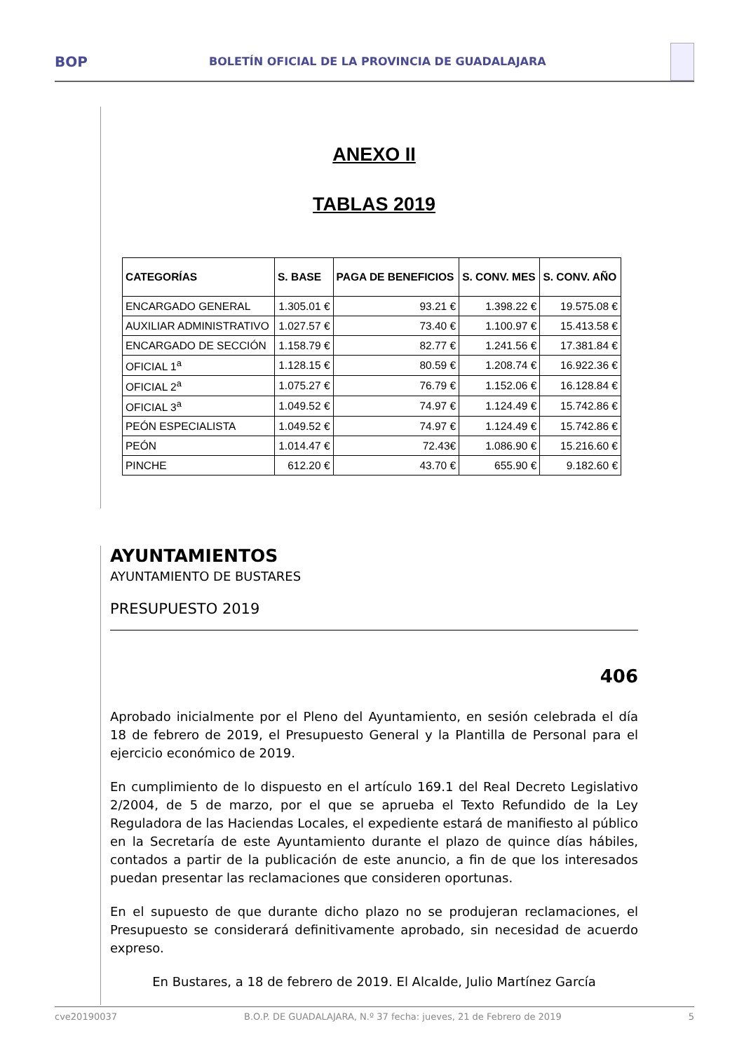BOP BOLETÍN OFICIAL DE LA PROVINCIA DE GUADALAJARA
ANEXO II
TABLAS 2019
| CATEGORÍAS | S. BASE | PAGA DE BENEFICIOS | S. CONV. MES | S. CONV. AÑO |
| --- | --- | --- | --- | --- |
| ENCARGADO GENERAL | 1.305.01 € | 93.21 € | 1.398.22 € | 19.575.08 € |
| AUXILIAR ADMINISTRATIVO | 1.027.57 € | 73.40 € | 1.100.97 € | 15.413.58 € |
| ENCARGADO DE SECCIÓN | 1.158.79 € | 82.77 € | 1.241.56 € | 17.381.84 € |
| OFICIAL 1<sup>a</sup> | 1.128.15 € | 80.59 € | 1.208.74 € | 16.922.36 € |
| OFICIAL 2<sup>a</sup> | 1.075.27 € | 76.79 € | 1.152.06 € | 16.128.84 € |
| OFICIAL 3<sup>a</sup> | 1.049.52 € | 74.97 € | 1.124.49 € | 15.742.86 € |
| PEÓN ESPECIALISTA | 1.049.52 € | 74.97 € | 1.124.49 € | 15.742.86 € |
| PEÓN | 1.014.47 € | 72.43€ | 1.086.90 € | 15.216.60 € |
| PINCHE | 612.20 € | 43.70 € | 655.90 € | 9.182.60 € |
AYUNTAMIENTOS
AYUNTAMIENTO DE BUSTARES
PRESUPUESTO 2019
406
Aprobado inicialmente por el Pleno del Ayuntamiento, en sesión celebrada el día 18 de febrero de 2019, el Presupuesto General y la Plantilla de Personal para el ejercicio económico de 2019.
En cumplimiento de lo dispuesto en el artículo 169.1 del Real Decreto Legislativo 2/2004, de 5 de marzo, por el que se aprueba el Texto Refundido de la Ley Reguladora de las Haciendas Locales, el expediente estará de manifiesto al público en la Secretaría de este Ayuntamiento durante el plazo de quince días hábiles, contados a partir de la publicación de este anuncio, a fin de que los interesados puedan presentar las reclamaciones que consideren oportunas.
En el supuesto de que durante dicho plazo no se produjeran reclamaciones, el Presupuesto se considerará definitivamente aprobado, sin necesidad de acuerdo expreso.
En Bustares, a 18 de febrero de 2019. El Alcalde, Julio Martínez García
cve20190037 B.O.P. DE GUADALAJARA, N.º 37 fecha: jueves, 21 de Febrero de 2019 5